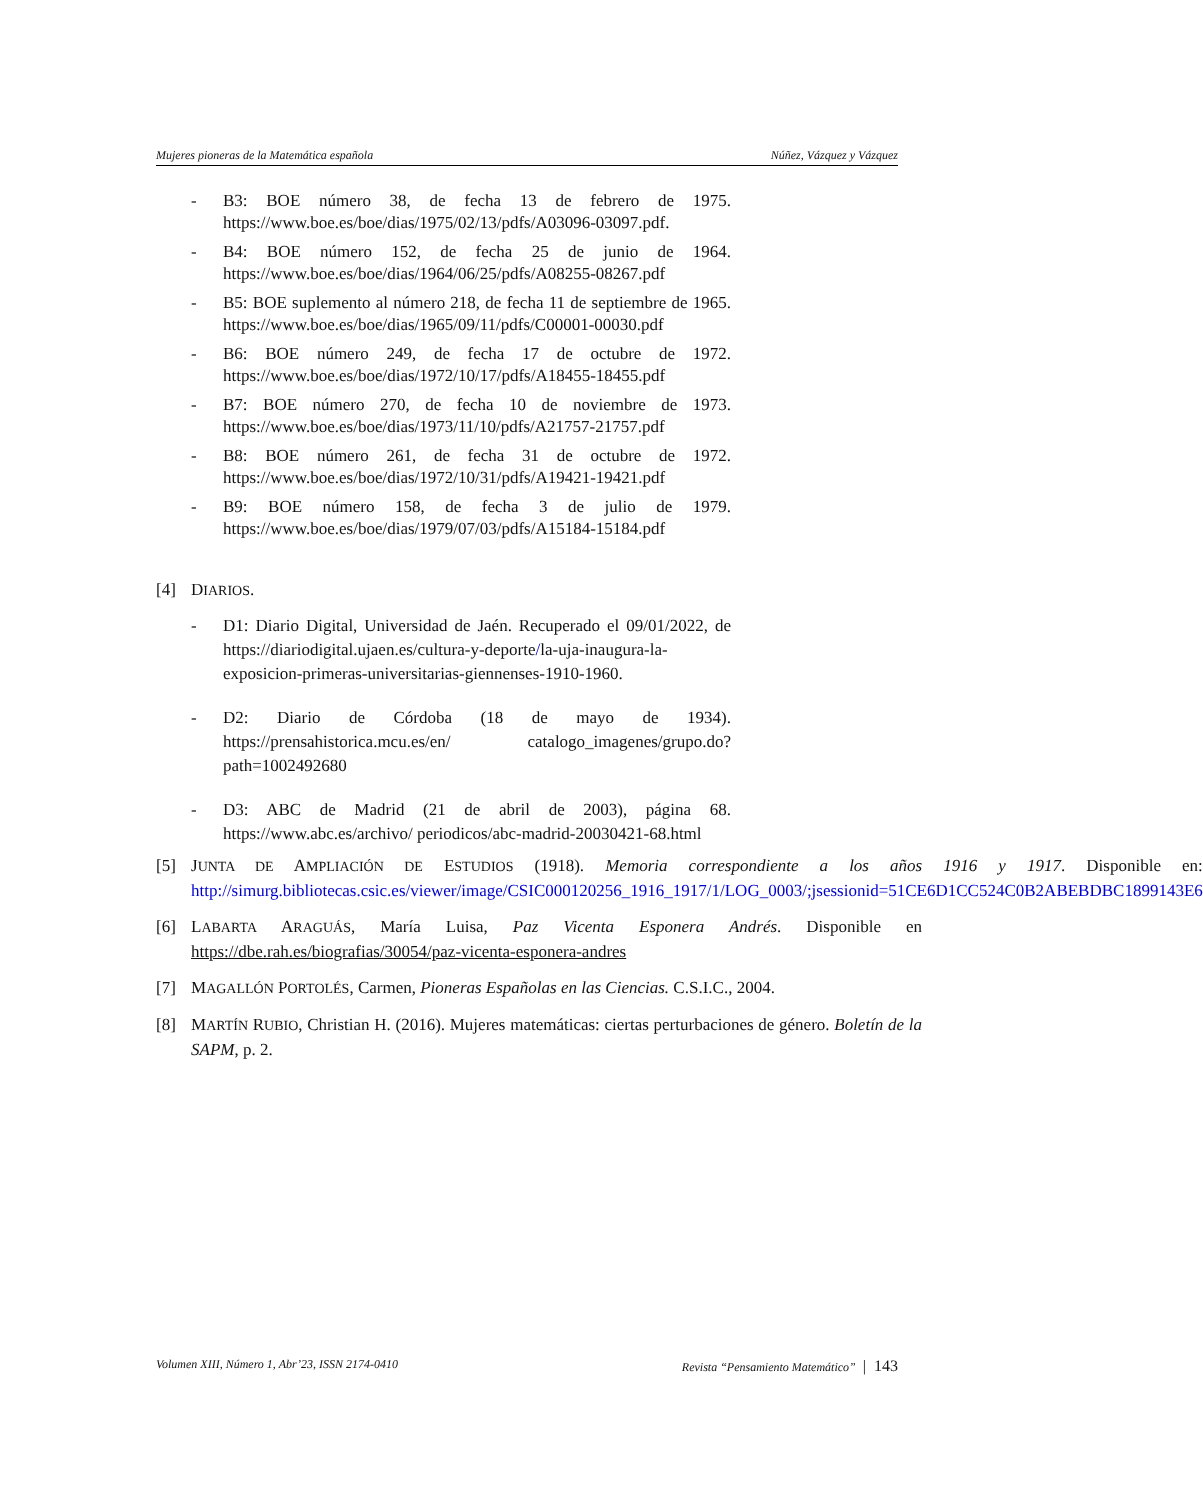Mujeres pioneras de la Matemática española Núñez, Vázquez y Vázquez
- B3: BOE número 38, de fecha 13 de febrero de 1975. https://www.boe.es/boe/dias/1975/02/13/pdfs/A03096-03097.pdf.
- B4: BOE número 152, de fecha 25 de junio de 1964. https://www.boe.es/boe/dias/1964/06/25/pdfs/A08255-08267.pdf
- B5: BOE suplemento al número 218, de fecha 11 de septiembre de 1965. https://www.boe.es/boe/dias/1965/09/11/pdfs/C00001-00030.pdf
- B6: BOE número 249, de fecha 17 de octubre de 1972. https://www.boe.es/boe/dias/1972/10/17/pdfs/A18455-18455.pdf
- B7: BOE número 270, de fecha 10 de noviembre de 1973. https://www.boe.es/boe/dias/1973/11/10/pdfs/A21757-21757.pdf
- B8: BOE número 261, de fecha 31 de octubre de 1972. https://www.boe.es/boe/dias/1972/10/31/pdfs/A19421-19421.pdf
- B9: BOE número 158, de fecha 3 de julio de 1979. https://www.boe.es/boe/dias/1979/07/03/pdfs/A15184-15184.pdf
[4] DIARIOS.
- D1: Diario Digital, Universidad de Jaén. Recuperado el 09/01/2022, de https://diariodigital.ujaen.es/cultura-y-deporte/la-uja-inaugura-la-exposicion-primeras-universitarias-giennenses-1910-1960.
- D2: Diario de Córdoba (18 de mayo de 1934). https://prensahistorica.mcu.es/en/ catalogo_imagenes/grupo.do?path=1002492680
- D3: ABC de Madrid (21 de abril de 2003), página 68. https://www.abc.es/archivo/ periodicos/abc-madrid-20030421-68.html
[5] JUNTA DE AMPLIACIÓN DE ESTUDIOS (1918). Memoria correspondiente a los años 1916 y 1917. Disponible en: http://simurg.bibliotecas.csic.es/viewer/image/CSIC000120256_1916_1917/1/LOG_0003/;jsessionid=51CE6D1CC524C0B2ABEBDBC1899143E6
[6] LABARTA ARAGUÁS, María Luisa, Paz Vicenta Esponera Andrés. Disponible en https://dbe.rah.es/biografias/30054/paz-vicenta-esponera-andres
[7] MAGALLÓN PORTOLÉS, Carmen, Pioneras Españolas en las Ciencias. C.S.I.C., 2004.
[8] MARTÍN RUBIO, Christian H. (2016). Mujeres matemáticas: ciertas perturbaciones de género. Boletín de la SAPM, p. 2.
Volumen XIII, Número 1, Abr’23, ISSN 2174-0410 Revista “Pensamiento Matemático” | 143